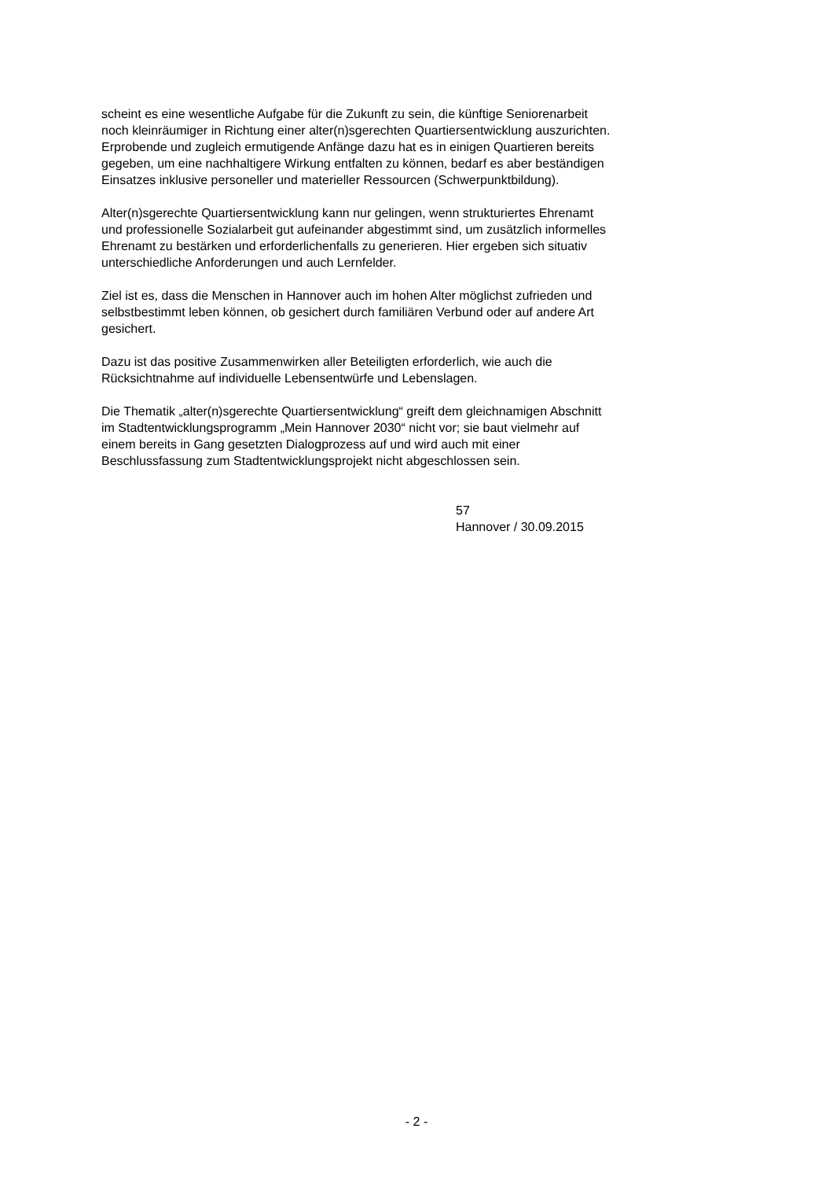scheint es eine wesentliche Aufgabe für die Zukunft zu sein, die künftige Seniorenarbeit
noch kleinräumiger in Richtung einer alter(n)sgerechten Quartiersentwicklung auszurichten.
Erprobende und zugleich ermutigende Anfänge dazu hat es in einigen Quartieren bereits
gegeben, um eine nachhaltigere Wirkung entfalten zu können, bedarf es aber beständigen
Einsatzes inklusive personeller und materieller Ressourcen (Schwerpunktbildung).
Alter(n)sgerechte Quartiersentwicklung kann nur gelingen, wenn strukturiertes Ehrenamt
und professionelle Sozialarbeit gut aufeinander abgestimmt sind, um zusätzlich informelles
Ehrenamt zu bestärken und erforderlichenfalls zu generieren. Hier ergeben sich situativ
unterschiedliche Anforderungen und auch Lernfelder.
Ziel ist es, dass die Menschen in Hannover auch im hohen Alter möglichst zufrieden und
selbstbestimmt leben können, ob gesichert durch familiären Verbund oder auf andere Art
gesichert.
Dazu ist das positive Zusammenwirken aller Beteiligten erforderlich, wie auch die
Rücksichtnahme auf individuelle Lebensentwürfe und Lebenslagen.
Die Thematik „alter(n)sgerechte Quartiersentwicklung“ greift dem gleichnamigen Abschnitt
im Stadtentwicklungsprogramm „Mein Hannover 2030“ nicht vor; sie baut vielmehr auf
einem bereits in Gang gesetzten Dialogprozess auf und wird auch mit einer
Beschlussfassung zum Stadtentwicklungsprojekt nicht abgeschlossen sein.
57
Hannover / 30.09.2015
- 2 -